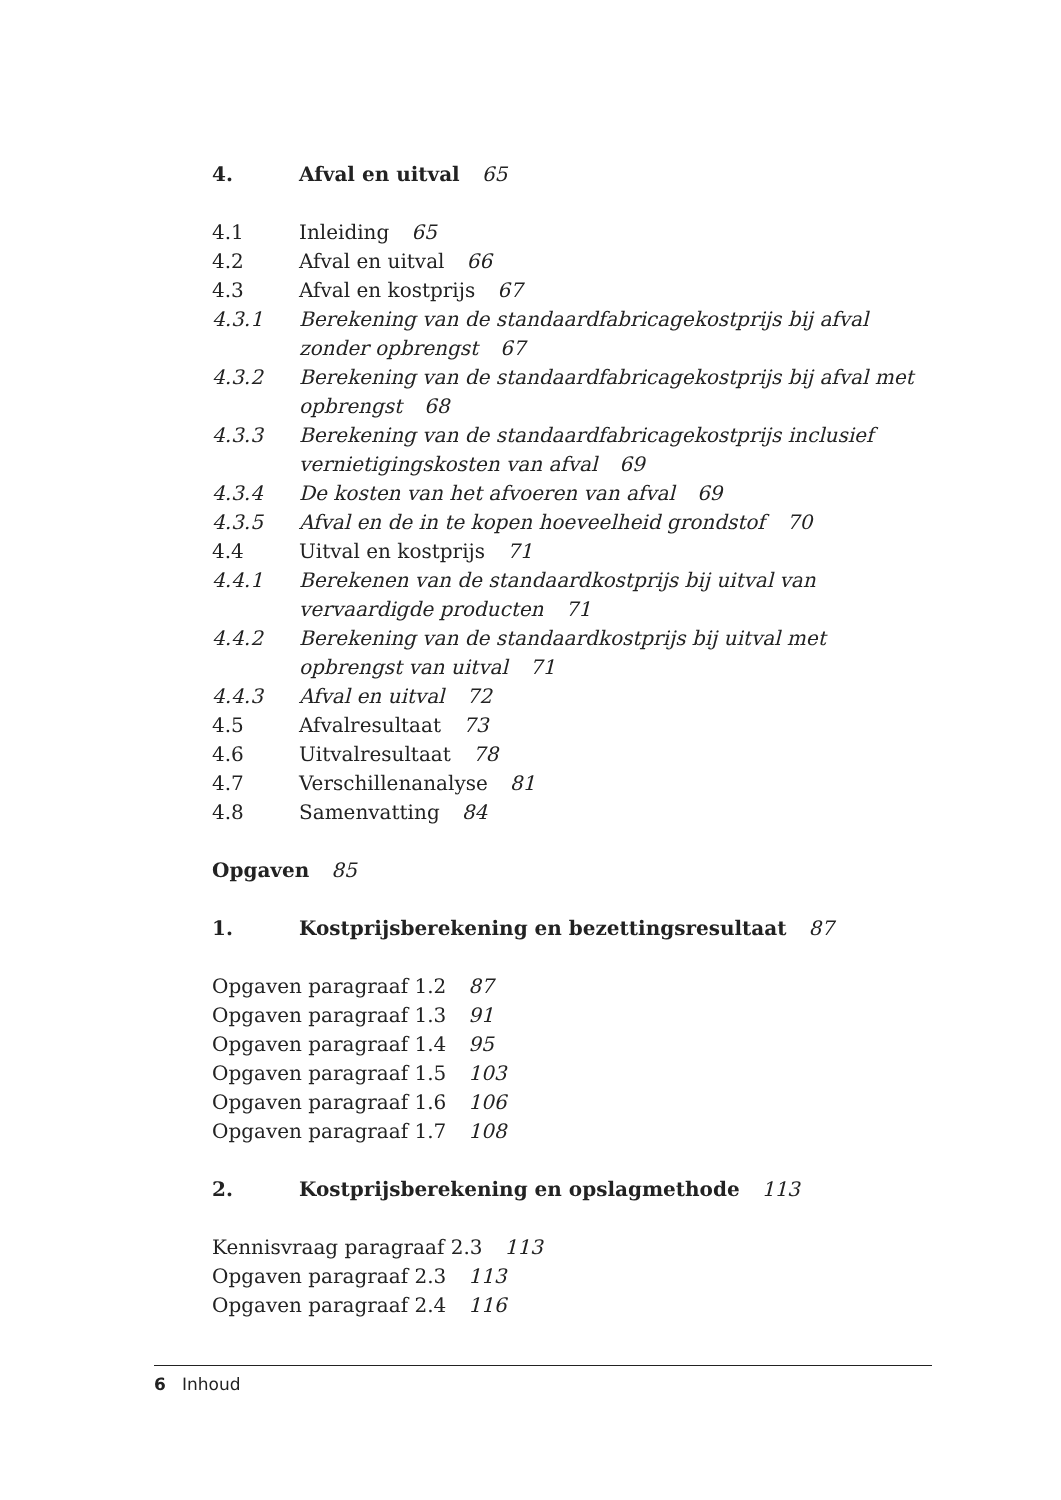4. Afval en uitval 65
4.1 Inleiding 65
4.2 Afval en uitval 66
4.3 Afval en kostprijs 67
4.3.1 Berekening van de standaardfabricagekostprijs bij afval zonder opbrengst 67
4.3.2 Berekening van de standaardfabricagekostprijs bij afval met opbrengst 68
4.3.3 Berekening van de standaardfabricagekostprijs inclusief vernietigingskosten van afval 69
4.3.4 De kosten van het afvoeren van afval 69
4.3.5 Afval en de in te kopen hoeveelheid grondstof 70
4.4 Uitval en kostprijs 71
4.4.1 Berekenen van de standaardkostprijs bij uitval van vervaardigde producten 71
4.4.2 Berekening van de standaardkostprijs bij uitval met opbrengst van uitval 71
4.4.3 Afval en uitval 72
4.5 Afvalresultaat 73
4.6 Uitvalresultaat 78
4.7 Verschillenanalyse 81
4.8 Samenvatting 84
Opgaven 85
1. Kostprijsberekening en bezettingsresultaat 87
Opgaven paragraaf 1.2 87
Opgaven paragraaf 1.3 91
Opgaven paragraaf 1.4 95
Opgaven paragraaf 1.5 103
Opgaven paragraaf 1.6 106
Opgaven paragraaf 1.7 108
2. Kostprijsberekening en opslagmethode 113
Kennisvraag paragraaf 2.3 113
Opgaven paragraaf 2.3 113
Opgaven paragraaf 2.4 116
6 Inhoud